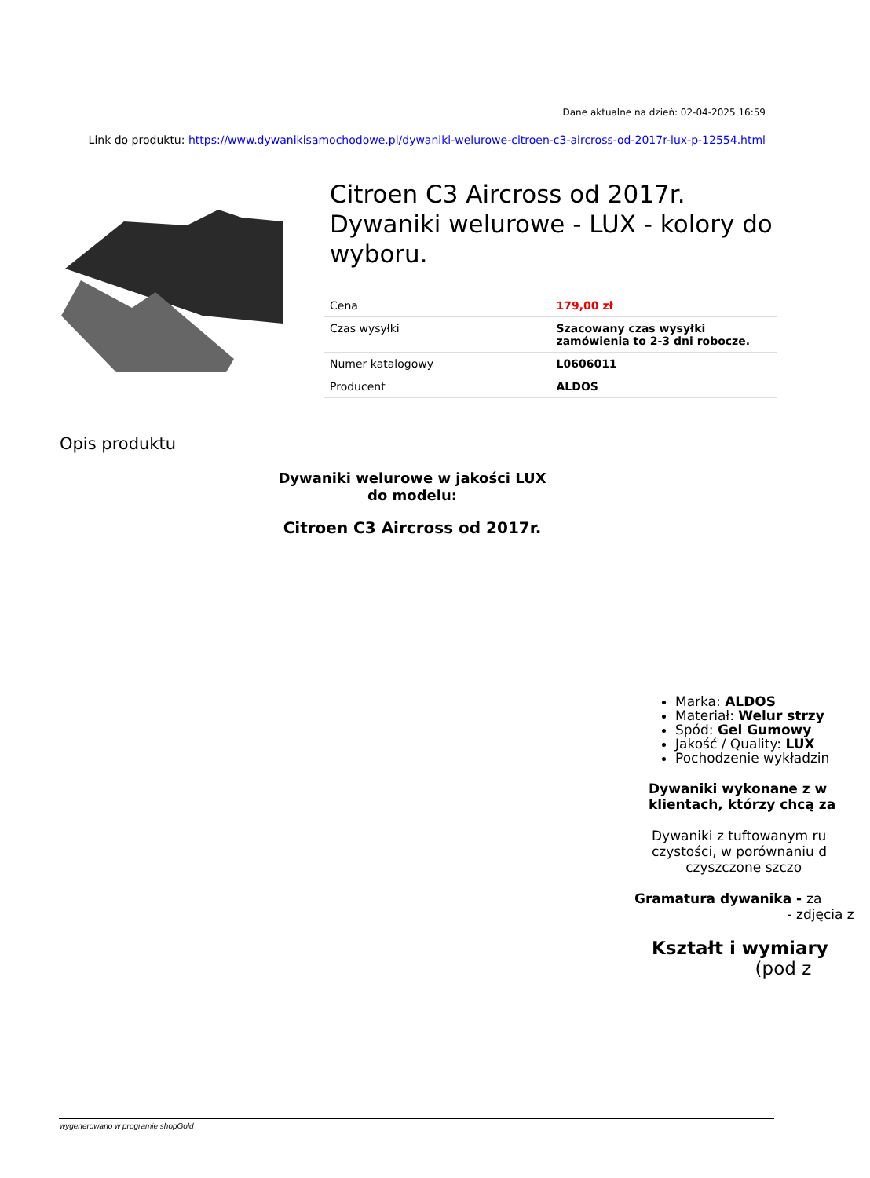Dane aktualne na dzień: 02-04-2025 16:59
Link do produktu: https://www.dywanikisamochodowe.pl/dywaniki-welurowe-citroen-c3-aircross-od-2017r-lux-p-12554.html
Citroen C3 Aircross od 2017r. Dywaniki welurowe - LUX - kolory do wyboru.
| Cena | 179,00 zł |
| Czas wysyłki | Szacowany czas wysyłki zamówienia to 2-3 dni robocze. |
| Numer katalogowy | L0606011 |
| Producent | ALDOS |
Opis produktu
Dywaniki welurowe w jakości LUX
do modelu:
Citroen C3 Aircross od 2017r.
Marka: ALDOS
Materiał: Welur strzy
Spód: Gel Gumowy
Jakość / Quality: LUX
Pochodzenie wykładzin
Dywaniki wykonane z w
klientach, którzy chcą za
Dywaniki z tuftowanym ru
czystości, w porównaniu d
czyszczone szczo
Gramatura dywanika - za
- zdjęcia z
Kształt i wymiary
(pod z
wygenerowano w programie shopGold